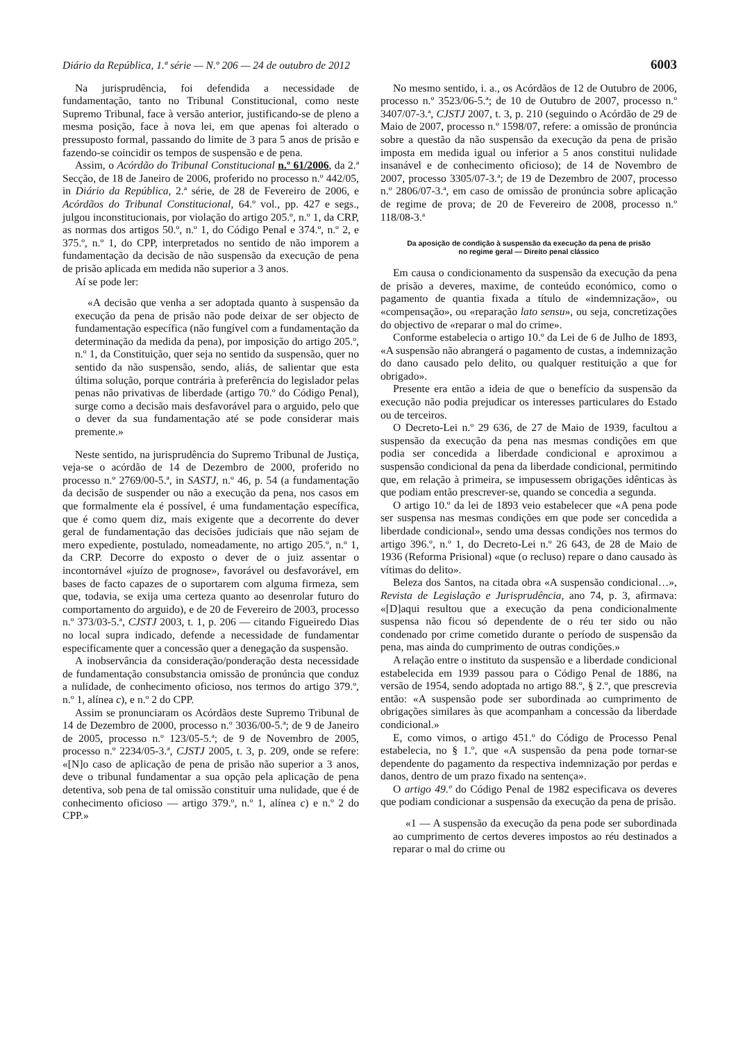Diário da República, 1.ª série — N.º 206 — 24 de outubro de 2012 6003
Na jurisprudência, foi defendida a necessidade de fundamentação, tanto no Tribunal Constitucional, como neste Supremo Tribunal, face à versão anterior, justificando-se de pleno a mesma posição, face à nova lei, em que apenas foi alterado o pressuposto formal, passando do limite de 3 para 5 anos de prisão e fazendo-se coincidir os tempos de suspensão e de pena.
Assim, o Acórdão do Tribunal Constitucional n.º 61/2006, da 2.ª Secção, de 18 de Janeiro de 2006, proferido no processo n.º 442/05, in Diário da República, 2.ª série, de 28 de Fevereiro de 2006, e Acórdãos do Tribunal Constitucional, 64.º vol., pp. 427 e segs., julgou inconstitucionais, por violação do artigo 205.º, n.º 1, da CRP, as normas dos artigos 50.º, n.º 1, do Código Penal e 374.º, n.º 2, e 375.º, n.º 1, do CPP, interpretados no sentido de não imporem a fundamentação da decisão de não suspensão da execução de pena de prisão aplicada em medida não superior a 3 anos.
Aí se pode ler:
«A decisão que venha a ser adoptada quanto à suspensão da execução da pena de prisão não pode deixar de ser objecto de fundamentação específica (não fungível com a fundamentação da determinação da medida da pena), por imposição do artigo 205.º, n.º 1, da Constituição, quer seja no sentido da suspensão, quer no sentido da não suspensão, sendo, aliás, de salientar que esta última solução, porque contrária à preferência do legislador pelas penas não privativas de liberdade (artigo 70.º do Código Penal), surge como a decisão mais desfavorável para o arguido, pelo que o dever da sua fundamentação até se pode considerar mais premente.»
Neste sentido, na jurisprudência do Supremo Tribunal de Justiça, veja-se o acórdão de 14 de Dezembro de 2000, proferido no processo n.º 2769/00-5.ª, in SASTJ, n.º 46, p. 54 (a fundamentação da decisão de suspender ou não a execução da pena, nos casos em que formalmente ela é possível, é uma fundamentação específica, que é como quem diz, mais exigente que a decorrente do dever geral de fundamentação das decisões judiciais que não sejam de mero expediente, postulado, nomeadamente, no artigo 205.º, n.º 1, da CRP. Decorre do exposto o dever de o juiz assentar o incontornável «juízo de prognose», favorável ou desfavorável, em bases de facto capazes de o suportarem com alguma firmeza, sem que, todavia, se exija uma certeza quanto ao desenrolar futuro do comportamento do arguido), e de 20 de Fevereiro de 2003, processo n.º 373/03-5.ª, CJSTJ 2003, t. 1, p. 206 — citando Figueiredo Dias no local supra indicado, defende a necessidade de fundamentar especificamente quer a concessão quer a denegação da suspensão.
A inobservância da consideração/ponderação desta necessidade de fundamentação consubstancia omissão de pronúncia que conduz a nulidade, de conhecimento oficioso, nos termos do artigo 379.º, n.º 1, alínea c), e n.º 2 do CPP.
Assim se pronunciaram os Acórdãos deste Supremo Tribunal de 14 de Dezembro de 2000, processo n.º 3036/00-5.ª; de 9 de Janeiro de 2005, processo n.º 123/05-5.ª; de 9 de Novembro de 2005, processo n.º 2234/05-3.ª, CJSTJ 2005, t. 3, p. 209, onde se refere: «[N]o caso de aplicação de pena de prisão não superior a 3 anos, deve o tribunal fundamentar a sua opção pela aplicação de pena detentiva, sob pena de tal omissão constituir uma nulidade, que é de conhecimento oficioso — artigo 379.º, n.º 1, alínea c) e n.º 2 do CPP.»
No mesmo sentido, i. a., os Acórdãos de 12 de Outubro de 2006, processo n.º 3523/06-5.ª; de 10 de Outubro de 2007, processo n.º 3407/07-3.ª, CJSTJ 2007, t. 3, p. 210 (seguindo o Acórdão de 29 de Maio de 2007, processo n.º 1598/07, refere: a omissão de pronúncia sobre a questão da não suspensão da execução da pena de prisão imposta em medida igual ou inferior a 5 anos constitui nulidade insanável e de conhecimento oficioso); de 14 de Novembro de 2007, processo 3305/07-3.ª; de 19 de Dezembro de 2007, processo n.º 2806/07-3.ª, em caso de omissão de pronúncia sobre aplicação de regime de prova; de 20 de Fevereiro de 2008, processo n.º 118/08-3.ª
Da aposição de condição à suspensão da execução da pena de prisão
no regime geral — Direito penal clássico
Em causa o condicionamento da suspensão da execução da pena de prisão a deveres, maxime, de conteúdo económico, como o pagamento de quantia fixada a título de «indemnização», ou «compensação», ou «reparação lato sensu», ou seja, concretizações do objectivo de «reparar o mal do crime».
Conforme estabelecia o artigo 10.º da Lei de 6 de Julho de 1893, «A suspensão não abrangerá o pagamento de custas, a indemnização do dano causado pelo delito, ou qualquer restituição a que for obrigado».
Presente era então a ideia de que o benefício da suspensão da execução não podia prejudicar os interesses particulares do Estado ou de terceiros.
O Decreto-Lei n.º 29 636, de 27 de Maio de 1939, facultou a suspensão da execução da pena nas mesmas condições em que podia ser concedida a liberdade condicional e aproximou a suspensão condicional da pena da liberdade condicional, permitindo que, em relação à primeira, se impusessem obrigações idênticas às que podiam então prescrever-se, quando se concedia a segunda.
O artigo 10.º da lei de 1893 veio estabelecer que «A pena pode ser suspensa nas mesmas condições em que pode ser concedida a liberdade condicional», sendo uma dessas condições nos termos do artigo 396.º, n.º 1, do Decreto-Lei n.º 26 643, de 28 de Maio de 1936 (Reforma Prisional) «que (o recluso) repare o dano causado às vítimas do delito».
Beleza dos Santos, na citada obra «A suspensão condicional…», Revista de Legislação e Jurisprudência, ano 74, p. 3, afirmava: «[D]aqui resultou que a execução da pena condicionalmente suspensa não ficou só dependente de o réu ter sido ou não condenado por crime cometido durante o período de suspensão da pena, mas ainda do cumprimento de outras condições.»
A relação entre o instituto da suspensão e a liberdade condicional estabelecida em 1939 passou para o Código Penal de 1886, na versão de 1954, sendo adoptada no artigo 88.º, § 2.º, que prescrevia então: «A suspensão pode ser subordinada ao cumprimento de obrigações similares às que acompanham a concessão da liberdade condicional.»
E, como vimos, o artigo 451.º do Código de Processo Penal estabelecia, no § 1.º, que «A suspensão da pena pode tornar-se dependente do pagamento da respectiva indemnização por perdas e danos, dentro de um prazo fixado na sentença».
O artigo 49.º do Código Penal de 1982 especificava os deveres que podiam condicionar a suspensão da execução da pena de prisão.
«1 — A suspensão da execução da pena pode ser subordinada ao cumprimento de certos deveres impostos ao réu destinados a reparar o mal do crime ou